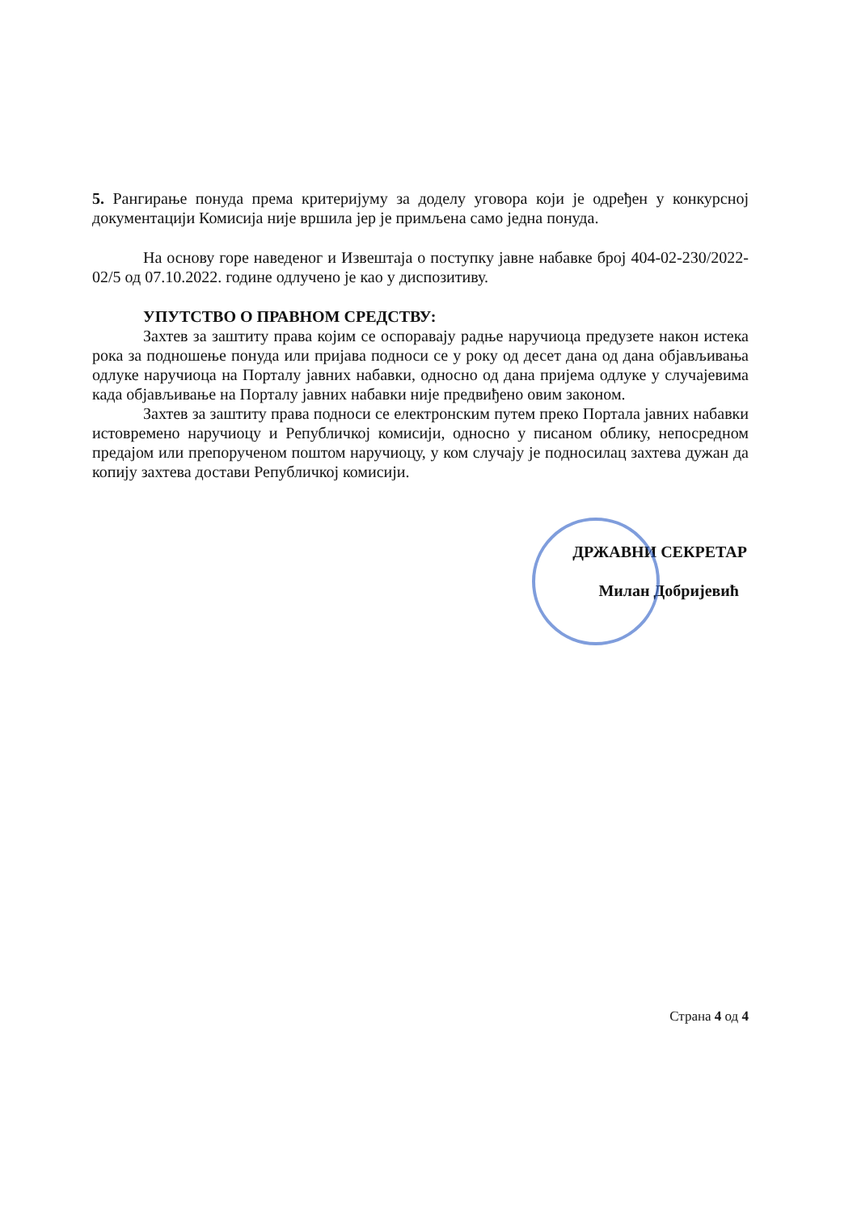5. Рангирање понуда према критеријуму за доделу уговора који је одређен у конкурсној документацији Комисија није вршила јер је примљена само једна понуда.
На основу горе наведеног и Извештаја о поступку јавне набавке број 404-02-230/2022-02/5 од 07.10.2022. године одлучено је као у диспозитиву.
УПУТСТВО О ПРАВНОМ СРЕДСТВУ:
Захтев за заштиту права којим се оспоравају радње наручиоца предузете након истека рока за подношење понуда или пријава подноси се у року од десет дана од дана објављивања одлуке наручиоца на Порталу јавних набавки, односно од дана пријема одлуке у случајевима када објављивање на Порталу јавних набавки није предвиђено овим законом.
Захтев за заштиту права подноси се електронским путем преко Портала јавних набавки истовремено наручиоцу и Републичкој комисији, односно у писаном облику, непосредном предајом или препорученом поштом наручиоцу, у ком случају је подносилац захтева дужан да копију захтева достави Републичкој комисији.
ДРЖАВНИ СЕКРЕТАР
Милан Добријевић
Страна 4 од 4